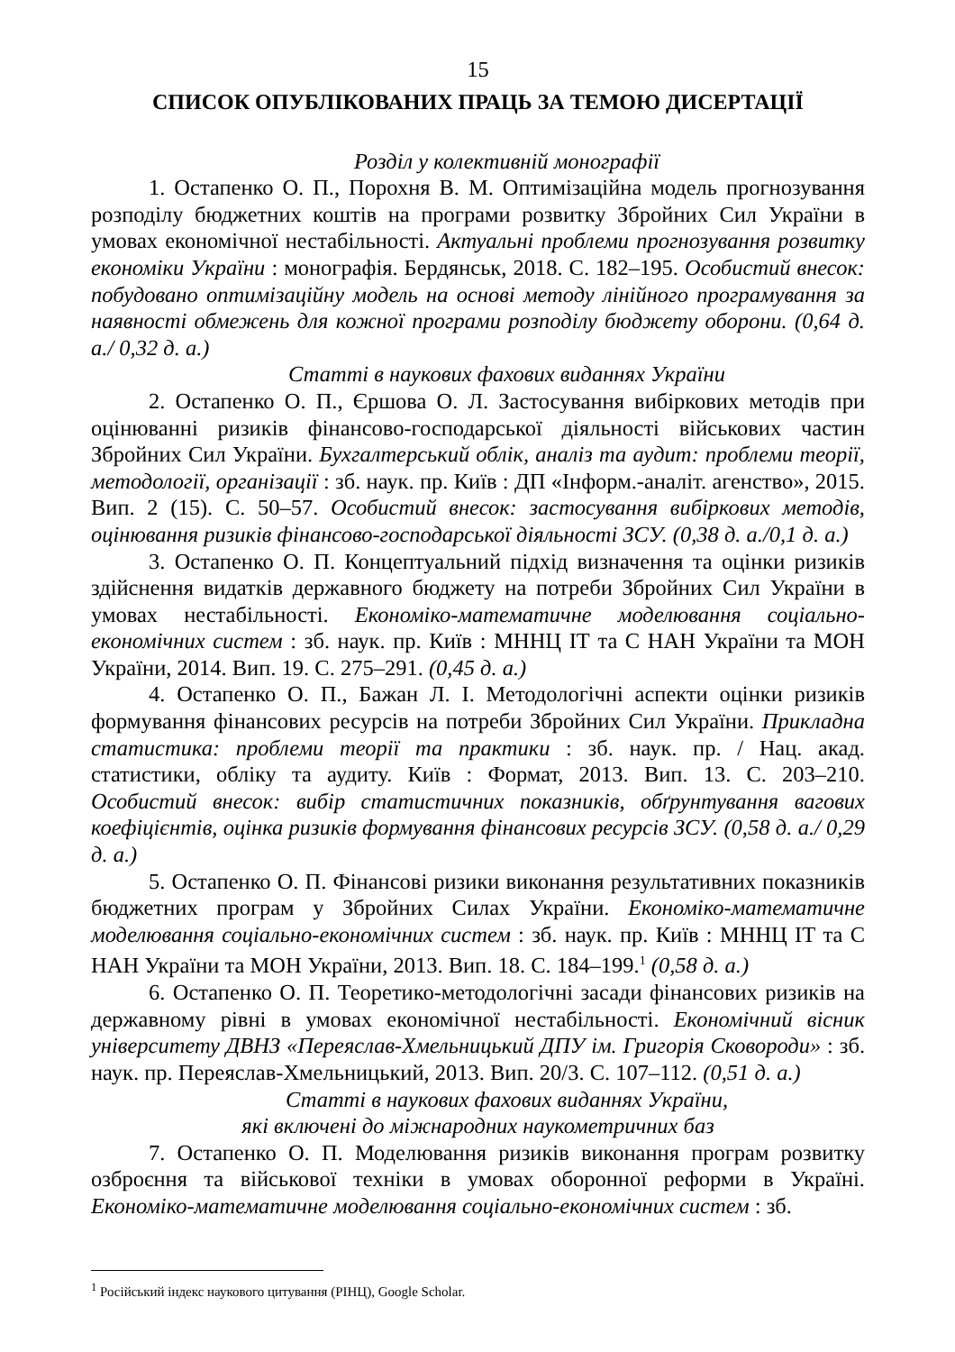15
СПИСОК ОПУБЛІКОВАНИХ ПРАЦЬ ЗА ТЕМОЮ ДИСЕРТАЦІЇ
Розділ у колективній монографії
1. Остапенко О. П., Порохня В. М. Оптимізаційна модель прогнозування розподілу бюджетних коштів на програми розвитку Збройних Сил України в умовах економічної нестабільності. Актуальні проблеми прогнозування розвитку економіки України : монографія. Бердянськ, 2018. С. 182–195. Особистий внесок: побудовано оптимізаційну модель на основі методу лінійного програмування за наявності обмежень для кожної програми розподілу бюджету оборони. (0,64 д. а./ 0,32 д. а.)
Статті в наукових фахових виданнях України
2. Остапенко О. П., Єршова О. Л. Застосування вибіркових методів при оцінюванні ризиків фінансово-господарської діяльності військових частин Збройних Сил України. Бухгалтерський облік, аналіз та аудит: проблеми теорії, методології, організації : зб. наук. пр. Київ : ДП «Інформ.-аналіт. агенство», 2015. Вип. 2 (15). С. 50–57. Особистий внесок: застосування вибіркових методів, оцінювання ризиків фінансово-господарської діяльності ЗСУ. (0,38 д. а./0,1 д. а.)
3. Остапенко О. П. Концептуальний підхід визначення та оцінки ризиків здійснення видатків державного бюджету на потреби Збройних Сил України в умовах нестабільності. Економіко-математичне моделювання соціально-економічних систем : зб. наук. пр. Київ : МННЦ ІТ та С НАН України та МОН України, 2014. Вип. 19. С. 275–291. (0,45 д. а.)
4. Остапенко О. П., Бажан Л. І. Методологічні аспекти оцінки ризиків формування фінансових ресурсів на потреби Збройних Сил України. Прикладна статистика: проблеми теорії та практики : зб. наук. пр. / Нац. акад. статистики, обліку та аудиту. Київ : Формат, 2013. Вип. 13. С. 203–210. Особистий внесок: вибір статистичних показників, обґрунтування вагових коефіцієнтів, оцінка ризиків формування фінансових ресурсів ЗСУ. (0,58 д. а./ 0,29 д. а.)
5. Остапенко О. П. Фінансові ризики виконання результативних показників бюджетних програм у Збройних Силах України. Економіко-математичне моделювання соціально-економічних систем : зб. наук. пр. Київ : МННЦ ІТ та С НАН України та МОН України, 2013. Вип. 18. С. 184–199.<sup>1</sup> (0,58 д. а.)
6. Остапенко О. П. Теоретико-методологічні засади фінансових ризиків на державному рівні в умовах економічної нестабільності. Економічний вісник університету ДВНЗ «Переяслав-Хмельницький ДПУ ім. Григорія Сковороди» : зб. наук. пр. Переяслав-Хмельницький, 2013. Вип. 20/3. С. 107–112. (0,51 д. а.)
Статті в наукових фахових виданнях України,
які включені до міжнародних наукометричних баз
7. Остапенко О. П. Моделювання ризиків виконання програм розвитку озброєння та військової техніки в умовах оборонної реформи в Україні. Економіко-математичне моделювання соціально-економічних систем : зб.
<sup>1</sup> Російський індекс наукового цитування (РІНЦ), Google Scholar.